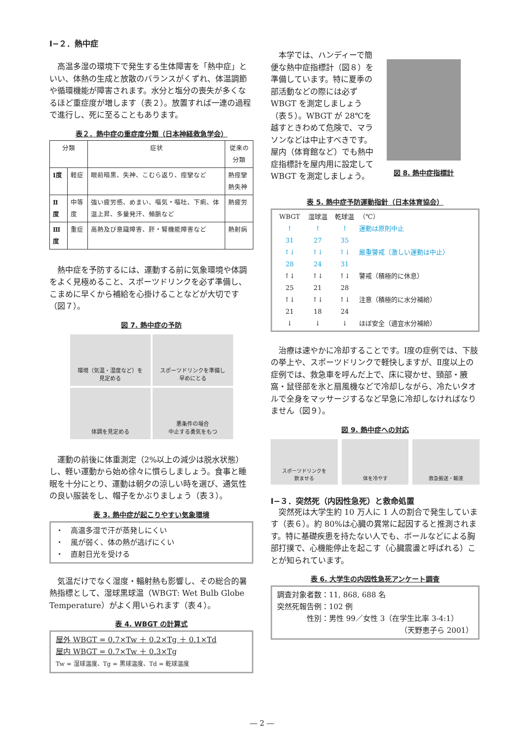Ⅰ−２．熱中症
高温多湿の環境下で発生する生体障害を「熱中症」といい、体熱の生成と放散のバランスがくずれ、体温調節や循環機能が障害されます。水分と塩分の喪失が多くなるほど重症度が増します（表２）。放置すれば一連の過程で進行し、死に至ることもあります。
表２．熱中症の重症度分類（日本神経救急学会）
| 分類 | | 症状 | 従来の分類 |
| --- | --- | --- | --- |
| Ⅰ度 | 軽症 | 眼前暗黒、失神、こむら返り、痙攣など | 熱痙攣 熱失神 |
| Ⅱ度 | 中等度 | 強い疲労感、めまい、嘔気・嘔吐、下痢、体温上昇、多量発汗、頻脈など | 熱疲労 |
| Ⅲ度 | 重症 | 高熱及び意識障害、肝・腎機能障害など | 熱射病 |
熱中症を予防するには、運動する前に気象環境や体調をよく見極めること、スポーツドリンクを必ず準備し、こまめに早くから補給を心掛けることなどが大切です（図７）。
図 7. 熱中症の予防
環境（気温・湿度など）を
見定める
スポーツドリンクを準備し
早めにとる
体調を見定める
悪条件の場合
中止する勇気をもつ
運動の前後に体重測定（2%以上の減少は脱水状態）し、軽い運動から始め徐々に慣らしましょう。食事と睡眠を十分にとり、運動は朝夕の涼しい時を選び、通気性の良い服装をし、帽子をかぶりましょう（表３）。
表 3. 熱中症が起こりやすい気象環境
・　高温多湿で汗が蒸発しにくい
・　風が弱く、体の熱が逃げにくい
・　直射日光を受ける
気温だけでなく湿度・輻射熱も影響し、その総合的暑熱指標として、湿球黒球温（WBGT: Wet Bulb Globe Temperature）がよく用いられます（表４）。
表 4. WBGT の計算式
屋外 WBGT = 0.7×Tw ＋ 0.2×Tg ＋ 0.1×Td
屋内 WBGT = 0.7×Tw ＋ 0.3×Tg
Tw = 湿球温度、Tg = 黒球温度、Td = 乾球温度
本学では、ハンディーで簡便な熱中症指標計（図８）を準備しています。特に夏季の部活動などの際には必ず WBGT を測定しましょう（表５）。WBGT が 28℃を越すときわめて危険で、マラソンなどは中止すべきです。屋内（体育館など）でも熱中症指標計を屋内用に設定して WBGT を測定しましょう。
図 8. 熱中症指標計
表 5. 熱中症予防運動指針（日本体育協会）
| WBGT | 湿球温 | 乾球温 | （℃） |
| ↑ | ↑ | ↑ | 運動は原則中止 |
| 31 | 27 | 35 | |
| ↑↓ | ↑↓ | ↑↓ | 厳重警戒（激しい運動は中止） |
| 28 | 24 | 31 | |
| ↑↓ | ↑↓ | ↑↓ | 警戒（積極的に休息） |
| 25 | 21 | 28 | |
| ↑↓ | ↑↓ | ↑↓ | 注意（積極的に水分補給） |
| 21 | 18 | 24 | |
| ↓ | ↓ | ↓ | ほぼ安全（適宜水分補給） |
治療は速やかに冷却することです。Ⅰ度の症例では、下肢の挙上や、スポーツドリンクで軽快しますが、Ⅱ度以上の症例では、救急車を呼んだ上で、床に寝かせ、頸部・腋窩・鼠径部を氷と扇風機などで冷却しながら、冷たいタオルで全身をマッサージするなど早急に冷却しなければなりません（図９）。
図 9. 熱中症への対応
スポーツドリンクを
飲ませる
体を冷やす 救急搬送・輸液
Ⅰ−３．突然死（内因性急死）と救命処置
突然死は大学生約 10 万人に 1 人の割合で発生しています（表６）。約 80%は心臓の異常に起因すると推測されます。特に基礎疾患を持たない人でも、ボールなどによる胸部打撲で、心機能停止を起こす（心臓震盪と呼ばれる）ことが知られています。
表 6. 大学生の内因性急死アンケート調査
調査対象者数：11, 868, 688 名
突然死報告例：102 例
　　　　性別：男性 99／女性 3（在学生比率 3-4:1）
（天野恵子ら 2001）
― 2 ―